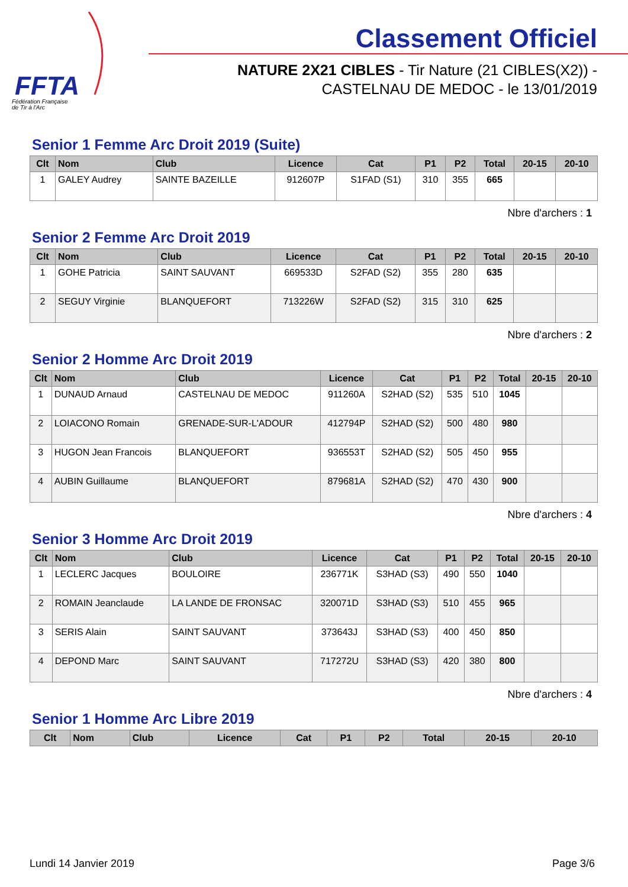FFTA
Fédération Française
de Tir à l'Arc
Classement Officiel
NATURE 2X21 CIBLES - Tir Nature (21 CIBLES(X2)) -
CASTELNAU DE MEDOC - le 13/01/2019
Senior 1 Femme Arc Droit 2019 (Suite)
| Clt | Nom | Club | Licence | Cat | P1 | P2 | Total | 20-15 | 20-10 |
| --- | --- | --- | --- | --- | --- | --- | --- | --- | --- |
| 1 | GALEY Audrey | SAINTE BAZEILLE | 912607P | S1FAD (S1) | 310 | 355 | 665 | | |
Nbre d'archers : 1
Senior 2 Femme Arc Droit 2019
| Clt | Nom | Club | Licence | Cat | P1 | P2 | Total | 20-15 | 20-10 |
| --- | --- | --- | --- | --- | --- | --- | --- | --- | --- |
| 1 | GOHE Patricia | SAINT SAUVANT | 669533D | S2FAD (S2) | 355 | 280 | 635 | | |
| 2 | SEGUY Virginie | BLANQUEFORT | 713226W | S2FAD (S2) | 315 | 310 | 625 | | |
Nbre d'archers : 2
Senior 2 Homme Arc Droit 2019
| Clt | Nom | Club | Licence | Cat | P1 | P2 | Total | 20-15 | 20-10 |
| --- | --- | --- | --- | --- | --- | --- | --- | --- | --- |
| 1 | DUNAUD Arnaud | CASTELNAU DE MEDOC | 911260A | S2HAD (S2) | 535 | 510 | 1045 | | |
| 2 | LOIACONO Romain | GRENADE-SUR-L'ADOUR | 412794P | S2HAD (S2) | 500 | 480 | 980 | | |
| 3 | HUGON Jean Francois | BLANQUEFORT | 936553T | S2HAD (S2) | 505 | 450 | 955 | | |
| 4 | AUBIN Guillaume | BLANQUEFORT | 879681A | S2HAD (S2) | 470 | 430 | 900 | | |
Nbre d'archers : 4
Senior 3 Homme Arc Droit 2019
| Clt | Nom | Club | Licence | Cat | P1 | P2 | Total | 20-15 | 20-10 |
| --- | --- | --- | --- | --- | --- | --- | --- | --- | --- |
| 1 | LECLERC Jacques | BOULOIRE | 236771K | S3HAD (S3) | 490 | 550 | 1040 | | |
| 2 | ROMAIN Jeanclaude | LA LANDE DE FRONSAC | 320071D | S3HAD (S3) | 510 | 455 | 965 | | |
| 3 | SERIS Alain | SAINT SAUVANT | 373643J | S3HAD (S3) | 400 | 450 | 850 | | |
| 4 | DEPOND Marc | SAINT SAUVANT | 717272U | S3HAD (S3) | 420 | 380 | 800 | | |
Nbre d'archers : 4
Senior 1 Homme Arc Libre 2019
| Clt | Nom | Club | Licence | Cat | P1 | P2 | Total | 20-15 | 20-10 |
| --- | --- | --- | --- | --- | --- | --- | --- | --- | --- |
Lundi 14 Janvier 2019 Page 3/6